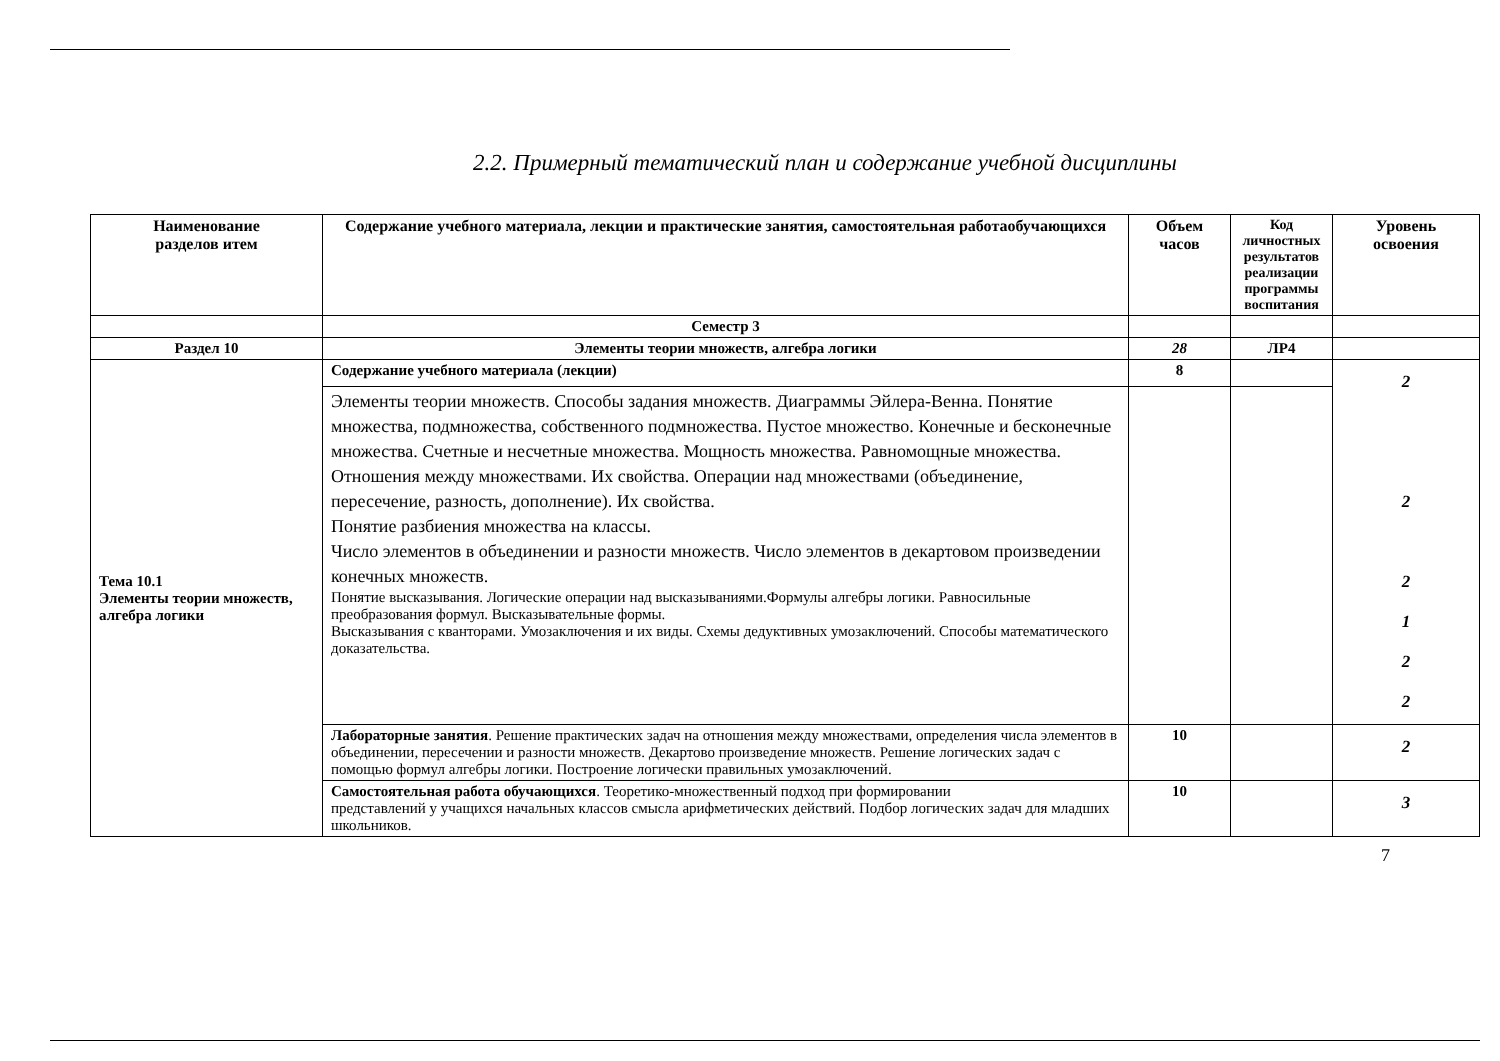2.2. Примерный тематический план и содержание учебной дисциплины
| Наименование разделов итем | Содержание учебного материала, лекции и практические занятия, самостоятельная работаобучающихся | Объем часов | Код личностных результатов реализации программы воспитания | Уровень освоения |
| --- | --- | --- | --- | --- |
| | Семестр 3 | | | |
| Раздел 10 | Элементы теории множеств, алгебра логики | 28 | ЛР4 | |
| Тема 10.1 Элементы теории множеств, алгебра логики | Содержание учебного материала (лекции) | 8 | | 2 2 2 1 2 2 |
| | Элементы теории множеств. Способы задания множеств. Диаграммы Эйлера-Венна. Понятие множества, подмножества, собственного подмножества. Пустое множество. Конечные и бесконечные множества. Счетные и несчетные множества. Мощность множества. Равномощные множества. Отношения между множествами. Их свойства. Операции над множествами (объединение, пересечение, разность, дополнение). Их свойства. Понятие разбиения множества на классы. Число элементов в объединении и разности множеств. Число элементов в декартовом произведении конечных множеств. Понятие высказывания. Логические операции над высказываниями.Формулы алгебры логики. Равносильные преобразования формул. Высказывательные формы. Высказывания с кванторами. Умозаключения и их виды. Схемы дедуктивных умозаключений. Способы математического доказательства. | | | |
| | Лабораторные занятия . Решение практических задач на отношения между множествами, определения числа элементов в объединении, пересечении и разности множеств. Декартово произведение множеств. Решение логических задач с помощью формул алгебры логики. Построение логически правильных умозаключений. | 10 | | 2 |
| | Самостоятельная работа обучающихся . Теоретико-множественный подход при формировании представлений у учащихся начальных классов смысла арифметических действий. Подбор логических задач для младших школьников. | 10 | | 3 |
7